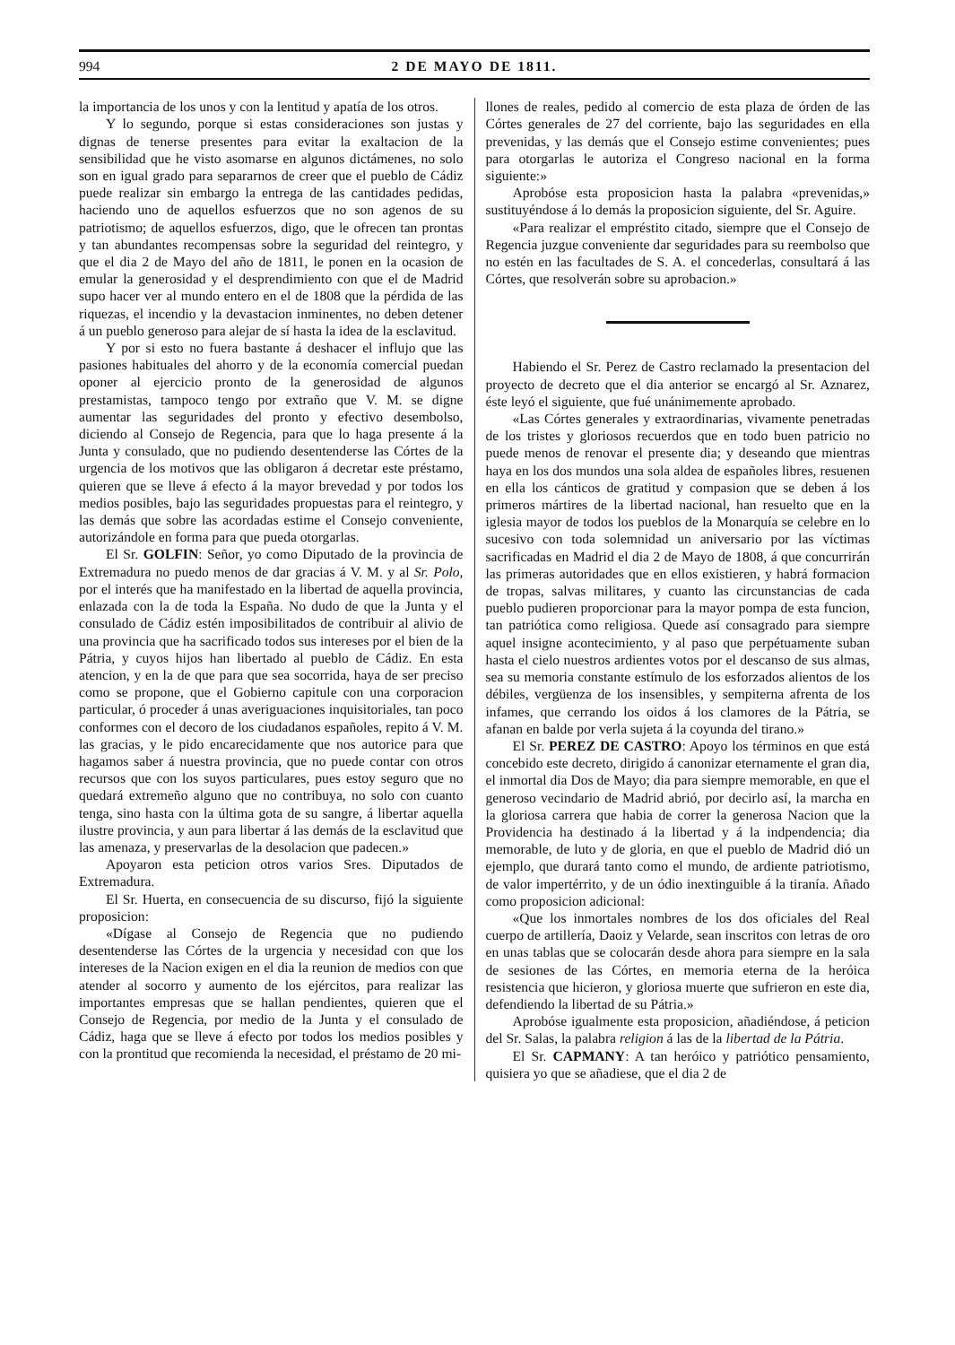994 2 DE MAYO DE 1811.
la importancia de los unos y con la lentitud y apatía de los otros.
Y lo segundo, porque si estas consideraciones son justas y dignas de tenerse presentes para evitar la exaltacion de la sensibilidad que he visto asomarse en algunos dictámenes, no solo son en igual grado para separarnos de creer que el pueblo de Cádiz puede realizar sin embargo la entrega de las cantidades pedidas, haciendo uno de aquellos esfuerzos que no son agenos de su patriotismo; de aquellos esfuerzos, digo, que le ofrecen tan prontas y tan abundantes recompensas sobre la seguridad del reintegro, y que el dia 2 de Mayo del año de 1811, le ponen en la ocasion de emular la generosidad y el desprendimiento con que el de Madrid supo hacer ver al mundo entero en el de 1808 que la pérdida de las riquezas, el incendio y la devastacion inminentes, no deben detener á un pueblo generoso para alejar de sí hasta la idea de la esclavitud.
Y por si esto no fuera bastante á deshacer el influjo que las pasiones habituales del ahorro y de la economía comercial puedan oponer al ejercicio pronto de la generosidad de algunos prestamistas, tampoco tengo por extraño que V. M. se digne aumentar las seguridades del pronto y efectivo desembolso, diciendo al Consejo de Regencia, para que lo haga presente á la Junta y consulado, que no pudiendo desentenderse las Córtes de la urgencia de los motivos que las obligaron á decretar este préstamo, quieren que se lleve á efecto á la mayor brevedad y por todos los medios posibles, bajo las seguridades propuestas para el reintegro, y las demás que sobre las acordadas estime el Consejo conveniente, autorizándole en forma para que pueda otorgarlas.
El Sr. GOLFIN: Señor, yo como Diputado de la provincia de Extremadura no puedo menos de dar gracias á V. M. y al Sr. Polo, por el interés que ha manifestado en la libertad de aquella provincia, enlazada con la de toda la España. No dudo de que la Junta y el consulado de Cádiz estén imposibilitados de contribuir al alivio de una provincia que ha sacrificado todos sus intereses por el bien de la Pátria, y cuyos hijos han libertado al pueblo de Cádiz. En esta atencion, y en la de que para que sea socorrida, haya de ser preciso como se propone, que el Gobierno capitule con una corporacion particular, ó proceder á unas averiguaciones inquisitoriales, tan poco conformes con el decoro de los ciudadanos españoles, repito á V. M. las gracias, y le pido encarecidamente que nos autorice para que hagamos saber á nuestra provincia, que no puede contar con otros recursos que con los suyos particulares, pues estoy seguro que no quedará extremeño alguno que no contribuya, no solo con cuanto tenga, sino hasta con la última gota de su sangre, á libertar aquella ilustre provincia, y aun para libertar á las demás de la esclavitud que las amenaza, y preservarlas de la desolacion que padecen.»
Apoyaron esta peticion otros varios Sres. Diputados de Extremadura.
El Sr. Huerta, en consecuencia de su discurso, fijó la siguiente proposicion:
«Dígase al Consejo de Regencia que no pudiendo desentenderse las Córtes de la urgencia y necesidad con que los intereses de la Nacion exigen en el dia la reunion de medios con que atender al socorro y aumento de los ejércitos, para realizar las importantes empresas que se hallan pendientes, quieren que el Consejo de Regencia, por medio de la Junta y el consulado de Cádiz, haga que se lleve á efecto por todos los medios posibles y con la prontitud que recomienda la necesidad, el préstamo de 20 mi-
llones de reales, pedido al comercio de esta plaza de órden de las Córtes generales de 27 del corriente, bajo las seguridades en ella prevenidas, y las demás que el Consejo estime convenientes; pues para otorgarlas le autoriza el Congreso nacional en la forma siguiente:»
Aprobóse esta proposicion hasta la palabra «prevenidas,» sustituyéndose á lo demás la proposicion siguiente, del Sr. Aguire.
«Para realizar el empréstito citado, siempre que el Consejo de Regencia juzgue conveniente dar seguridades para su reembolso que no estén en las facultades de S. A. el concederlas, consultará á las Córtes, que resolverán sobre su aprobacion.»
Habiendo el Sr. Perez de Castro reclamado la presentacion del proyecto de decreto que el dia anterior se encargó al Sr. Aznarez, éste leyó el siguiente, que fué unánimemente aprobado.
«Las Córtes generales y extraordinarias, vivamente penetradas de los tristes y gloriosos recuerdos que en todo buen patricio no puede menos de renovar el presente dia; y deseando que mientras haya en los dos mundos una sola aldea de españoles libres, resuenen en ella los cánticos de gratitud y compasion que se deben á los primeros mártires de la libertad nacional, han resuelto que en la iglesia mayor de todos los pueblos de la Monarquía se celebre en lo sucesivo con toda solemnidad un aniversario por las víctimas sacrificadas en Madrid el dia 2 de Mayo de 1808, á que concurrirán las primeras autoridades que en ellos existieren, y habrá formacion de tropas, salvas militares, y cuanto las circunstancias de cada pueblo pudieren proporcionar para la mayor pompa de esta funcion, tan patriótica como religiosa. Quede así consagrado para siempre aquel insigne acontecimiento, y al paso que perpétuamente suban hasta el cielo nuestros ardientes votos por el descanso de sus almas, sea su memoria constante estímulo de los esforzados alientos de los débiles, vergüenza de los insensibles, y sempiterna afrenta de los infames, que cerrando los oidos á los clamores de la Pátria, se afanan en balde por verla sujeta á la coyunda del tirano.»
El Sr. PEREZ DE CASTRO: Apoyo los términos en que está concebido este decreto, dirigido á canonizar eternamente el gran dia, el inmortal dia Dos de Mayo; dia para siempre memorable, en que el generoso vecindario de Madrid abrió, por decirlo así, la marcha en la gloriosa carrera que habia de correr la generosa Nacion que la Providencia ha destinado á la libertad y á la indpendencia; dia memorable, de luto y de gloria, en que el pueblo de Madrid dió un ejemplo, que durará tanto como el mundo, de ardiente patriotismo, de valor impertérrito, y de un ódio inextinguible á la tiranía. Añado como proposicion adicional:
«Que los inmortales nombres de los dos oficiales del Real cuerpo de artillería, Daoiz y Velarde, sean inscritos con letras de oro en unas tablas que se colocarán desde ahora para siempre en la sala de sesiones de las Córtes, en memoria eterna de la heróica resistencia que hicieron, y gloriosa muerte que sufrieron en este dia, defendiendo la libertad de su Pátria.»
Aprobóse igualmente esta proposicion, añadiéndose, á peticion del Sr. Salas, la palabra religion á las de la libertad de la Pátria.
El Sr. CAPMANY: A tan heróico y patriótico pensamiento, quisiera yo que se añadiese, que el dia 2 de